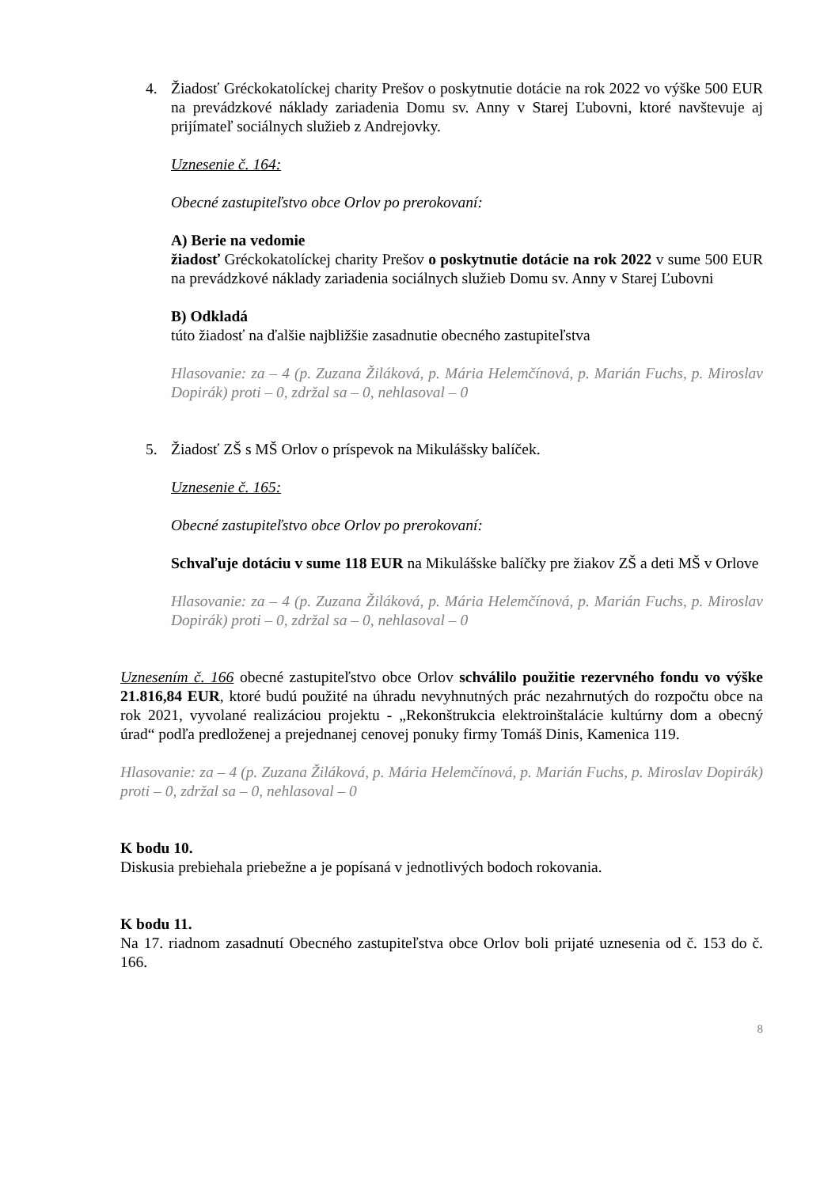4. Žiadosť Gréckokatolíckej charity Prešov o poskytnutie dotácie na rok 2022 vo výške 500 EUR na prevádzkové náklady zariadenia Domu sv. Anny v Starej Ľubovni, ktoré navštevuje aj prijímateľ sociálnych služieb z Andrejovky.
Uznesenie č. 164:
Obecné zastupiteľstvo obce Orlov po prerokovaní:
A) Berie na vedomie
žiadosť Gréckokatolíckej charity Prešov o poskytnutie dotácie na rok 2022 v sume 500 EUR na prevádzkové náklady zariadenia sociálnych služieb Domu sv. Anny v Starej Ľubovni
B) Odkladá
túto žiadosť na ďalšie najbližšie zasadnutie obecného zastupiteľstva
Hlasovanie: za – 4 (p. Zuzana Žiláková, p. Mária Helemčínová, p. Marián Fuchs, p. Miroslav Dopirák) proti – 0, zdržal sa – 0, nehlasoval – 0
5. Žiadosť ZŠ s MŠ Orlov o príspevok na Mikulášsky balíček.
Uznesenie č. 165:
Obecné zastupiteľstvo obce Orlov po prerokovaní:
Schvaľuje dotáciu v sume 118 EUR na Mikulášske balíčky pre žiakov ZŠ a deti MŠ v Orlove
Hlasovanie: za – 4 (p. Zuzana Žiláková, p. Mária Helemčínová, p. Marián Fuchs, p. Miroslav Dopirák) proti – 0, zdržal sa – 0, nehlasoval – 0
Uznesením č. 166 obecné zastupiteľstvo obce Orlov schválilo použitie rezervného fondu vo výške 21.816,84 EUR, ktoré budú použité na úhradu nevyhnutných prác nezahrnutých do rozpočtu obce na rok 2021, vyvolané realizáciou projektu - „Rekonštrukcia elektroinštalácie kultúrny dom a obecný úrad“ podľa predloženej a prejednanej cenovej ponuky firmy Tomáš Dinis, Kamenica 119.
Hlasovanie: za – 4 (p. Zuzana Žiláková, p. Mária Helemčínová, p. Marián Fuchs, p. Miroslav Dopirák) proti – 0, zdržal sa – 0, nehlasoval – 0
K bodu 10.
Diskusia prebiehala priebežne a je popísaná v jednotlivých bodoch rokovania.
K bodu 11.
Na 17. riadnom zasadnutí Obecného zastupiteľstva obce Orlov boli prijaté uznesenia od č. 153 do č. 166.
8